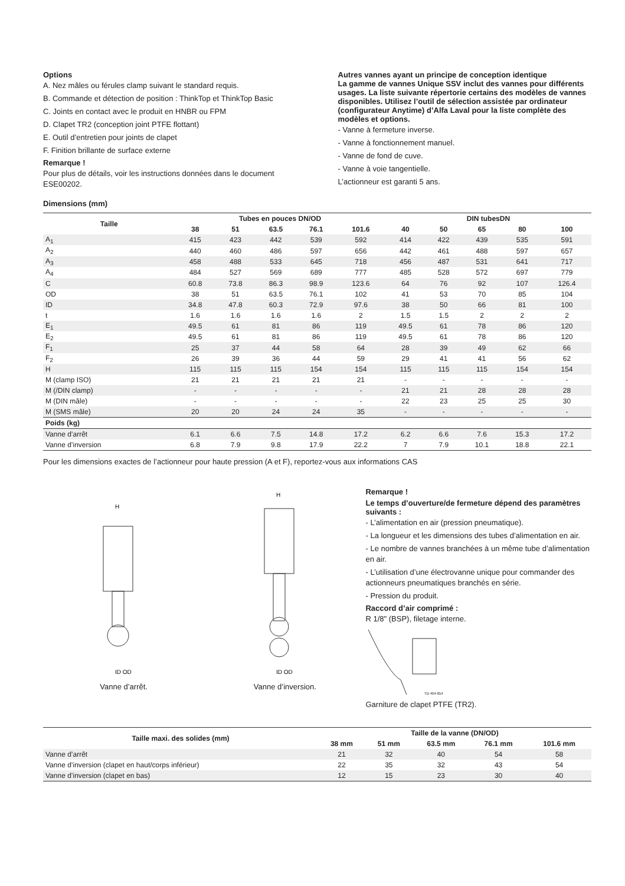Options
A. Nez mâles ou férules clamp suivant le standard requis.
B. Commande et détection de position : ThinkTop et ThinkTop Basic
C. Joints en contact avec le produit en HNBR ou FPM
D. Clapet TR2 (conception joint PTFE flottant)
E. Outil d’entretien pour joints de clapet
F. Finition brillante de surface externe
Remarque !
Pour plus de détails, voir les instructions données dans le document ESE00202.
Autres vannes ayant un principe de conception identique
La gamme de vannes Unique SSV inclut des vannes pour différents usages. La liste suivante répertorie certains des modèles de vannes disponibles. Utilisez l’outil de sélection assistée par ordinateur (configurateur Anytime) d’Alfa Laval pour la liste complète des modèles et options.
- Vanne à fermeture inverse.
- Vanne à fonctionnement manuel.
- Vanne de fond de cuve.
- Vanne à voie tangentielle.
L’actionneur est garanti 5 ans.
Dimensions (mm)
| Taille | Tubes en pouces DN/OD | | | | | DIN tubesDN | | | | |
| --- | --- | --- | --- | --- | --- | --- | --- | --- | --- | --- |
| | 38 | 51 | 63.5 | 76.1 | 101.6 | 40 | 50 | 65 | 80 | 100 |
| A<sub>1</sub> | 415 | 423 | 442 | 539 | 592 | 414 | 422 | 439 | 535 | 591 |
| A<sub>2</sub> | 440 | 460 | 486 | 597 | 656 | 442 | 461 | 488 | 597 | 657 |
| A<sub>3</sub> | 458 | 488 | 533 | 645 | 718 | 456 | 487 | 531 | 641 | 717 |
| A<sub>4</sub> | 484 | 527 | 569 | 689 | 777 | 485 | 528 | 572 | 697 | 779 |
| C | 60.8 | 73.8 | 86.3 | 98.9 | 123.6 | 64 | 76 | 92 | 107 | 126.4 |
| OD | 38 | 51 | 63.5 | 76.1 | 102 | 41 | 53 | 70 | 85 | 104 |
| ID | 34.8 | 47.8 | 60.3 | 72.9 | 97.6 | 38 | 50 | 66 | 81 | 100 |
| t | 1.6 | 1.6 | 1.6 | 1.6 | 2 | 1.5 | 1.5 | 2 | 2 | 2 |
| E<sub>1</sub> | 49.5 | 61 | 81 | 86 | 119 | 49.5 | 61 | 78 | 86 | 120 |
| E<sub>2</sub> | 49.5 | 61 | 81 | 86 | 119 | 49.5 | 61 | 78 | 86 | 120 |
| F<sub>1</sub> | 25 | 37 | 44 | 58 | 64 | 28 | 39 | 49 | 62 | 66 |
| F<sub>2</sub> | 26 | 39 | 36 | 44 | 59 | 29 | 41 | 41 | 56 | 62 |
| H | 115 | 115 | 115 | 154 | 154 | 115 | 115 | 115 | 154 | 154 |
| M (clamp ISO) | 21 | 21 | 21 | 21 | 21 | - | - | - | - | - |
| M (/DIN clamp) | - | - | - | - | - | 21 | 21 | 28 | 28 | 28 |
| M (DIN mâle) | - | - | - | - | - | 22 | 23 | 25 | 25 | 30 |
| M (SMS mâle) | 20 | 20 | 24 | 24 | 35 | - | - | - | - | - |
| Poids (kg) | | | | | | | | | | |
| Vanne d’arrêt | 6.1 | 6.6 | 7.5 | 14.8 | 17.2 | 6.2 | 6.6 | 7.6 | 15.3 | 17.2 |
| Vanne d’inversion | 6.8 | 7.9 | 9.8 | 17.9 | 22.2 | 7 | 7.9 | 10.1 | 18.8 | 22.1 |
Pour les dimensions exactes de l’actionneur pour haute pression (A et F), reportez-vous aux informations CAS
H
ID OD
Vanne d’arrêt.
H
ID OD
Vanne d’inversion.
Remarque !
Le temps d’ouverture/de fermeture dépend des paramètres suivants :
- L’alimentation en air (pression pneumatique).
- La longueur et les dimensions des tubes d’alimentation en air.
- Le nombre de vannes branchées à un même tube d’alimentation en air.
- L’utilisation d’une électrovanne unique pour commander des actionneurs pneumatiques branchés en série.
- Pression du produit.
Raccord d’air comprimé :
R 1/8" (BSP), filetage interne.
TD 454-014
Garniture de clapet PTFE (TR2).
| Taille maxi. des solides (mm) | Taille de la vanne (DN/OD) | | | | |
| --- | --- | --- | --- | --- | --- |
| | 38 mm | 51 mm | 63.5 mm | 76.1 mm | 101.6 mm |
| Vanne d’arrêt | 21 | 32 | 40 | 54 | 58 |
| Vanne d’inversion (clapet en haut/corps inférieur) | 22 | 35 | 32 | 43 | 54 |
| Vanne d’inversion (clapet en bas) | 12 | 15 | 23 | 30 | 40 |